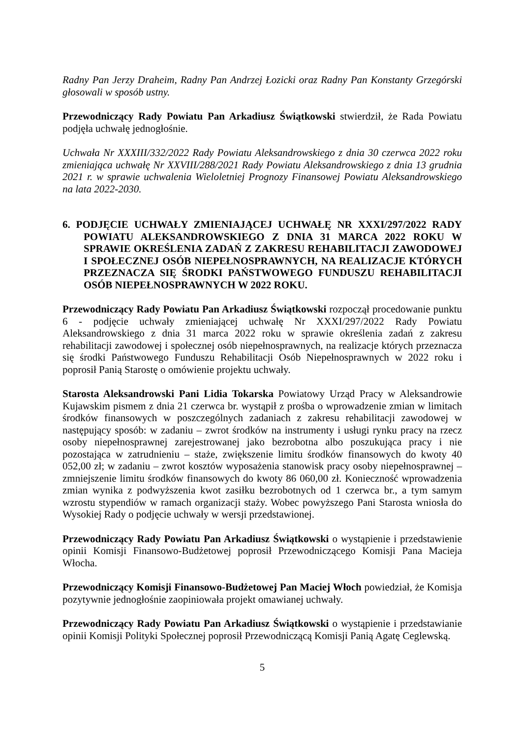Radny Pan Jerzy Draheim, Radny Pan Andrzej Łozicki oraz Radny Pan Konstanty Grzegórski głosowali w sposób ustny.
Przewodniczący Rady Powiatu Pan Arkadiusz Świątkowski stwierdził, że Rada Powiatu podjęła uchwałę jednogłośnie.
Uchwała Nr XXXIII/332/2022 Rady Powiatu Aleksandrowskiego z dnia 30 czerwca 2022 roku zmieniająca uchwałę Nr XXVIII/288/2021 Rady Powiatu Aleksandrowskiego z dnia 13 grudnia 2021 r. w sprawie uchwalenia Wieloletniej Prognozy Finansowej Powiatu Aleksandrowskiego na lata 2022-2030.
6. PODJĘCIE UCHWAŁY ZMIENIAJĄCEJ UCHWAŁĘ NR XXXI/297/2022 RADY POWIATU ALEKSANDROWSKIEGO Z DNIA 31 MARCA 2022 ROKU W SPRAWIE OKREŚLENIA ZADAŃ Z ZAKRESU REHABILITACJI ZAWODOWEJ I SPOŁECZNEJ OSÓB NIEPEŁNOSPRAWNYCH, NA REALIZACJE KTÓRYCH PRZEZNACZA SIĘ ŚRODKI PAŃSTWOWEGO FUNDUSZU REHABILITACJI OSÓB NIEPEŁNOSPRAWNYCH W 2022 ROKU.
Przewodniczący Rady Powiatu Pan Arkadiusz Świątkowski rozpoczął procedowanie punktu 6 - podjęcie uchwały zmieniającej uchwałę Nr XXXI/297/2022 Rady Powiatu Aleksandrowskiego z dnia 31 marca 2022 roku w sprawie określenia zadań z zakresu rehabilitacji zawodowej i społecznej osób niepełnosprawnych, na realizacje których przeznacza się środki Państwowego Funduszu Rehabilitacji Osób Niepełnosprawnych w 2022 roku i poprosił Panią Starostę o omówienie projektu uchwały.
Starosta Aleksandrowski Pani Lidia Tokarska Powiatowy Urząd Pracy w Aleksandrowie Kujawskim pismem z dnia 21 czerwca br. wystąpił z prośba o wprowadzenie zmian w limitach środków finansowych w poszczególnych zadaniach z zakresu rehabilitacji zawodowej w następujący sposób: w zadaniu – zwrot środków na instrumenty i usługi rynku pracy na rzecz osoby niepełnosprawnej zarejestrowanej jako bezrobotna albo poszukująca pracy i nie pozostająca w zatrudnieniu – staże, zwiększenie limitu środków finansowych do kwoty 40 052,00 zł; w zadaniu – zwrot kosztów wyposażenia stanowisk pracy osoby niepełnosprawnej – zmniejszenie limitu środków finansowych do kwoty 86 060,00 zł. Konieczność wprowadzenia zmian wynika z podwyższenia kwot zasiłku bezrobotnych od 1 czerwca br., a tym samym wzrostu stypendiów w ramach organizacji staży. Wobec powyższego Pani Starosta wniosła do Wysokiej Rady o podjęcie uchwały w wersji przedstawionej.
Przewodniczący Rady Powiatu Pan Arkadiusz Świątkowski o wystąpienie i przedstawienie opinii Komisji Finansowo-Budżetowej poprosił Przewodniczącego Komisji Pana Macieja Włocha.
Przewodniczący Komisji Finansowo-Budżetowej Pan Maciej Włoch powiedział, że Komisja pozytywnie jednogłośnie zaopiniowała projekt omawianej uchwały.
Przewodniczący Rady Powiatu Pan Arkadiusz Świątkowski o wystąpienie i przedstawianie opinii Komisji Polityki Społecznej poprosił Przewodniczącą Komisji Panią Agatę Ceglewską.
5